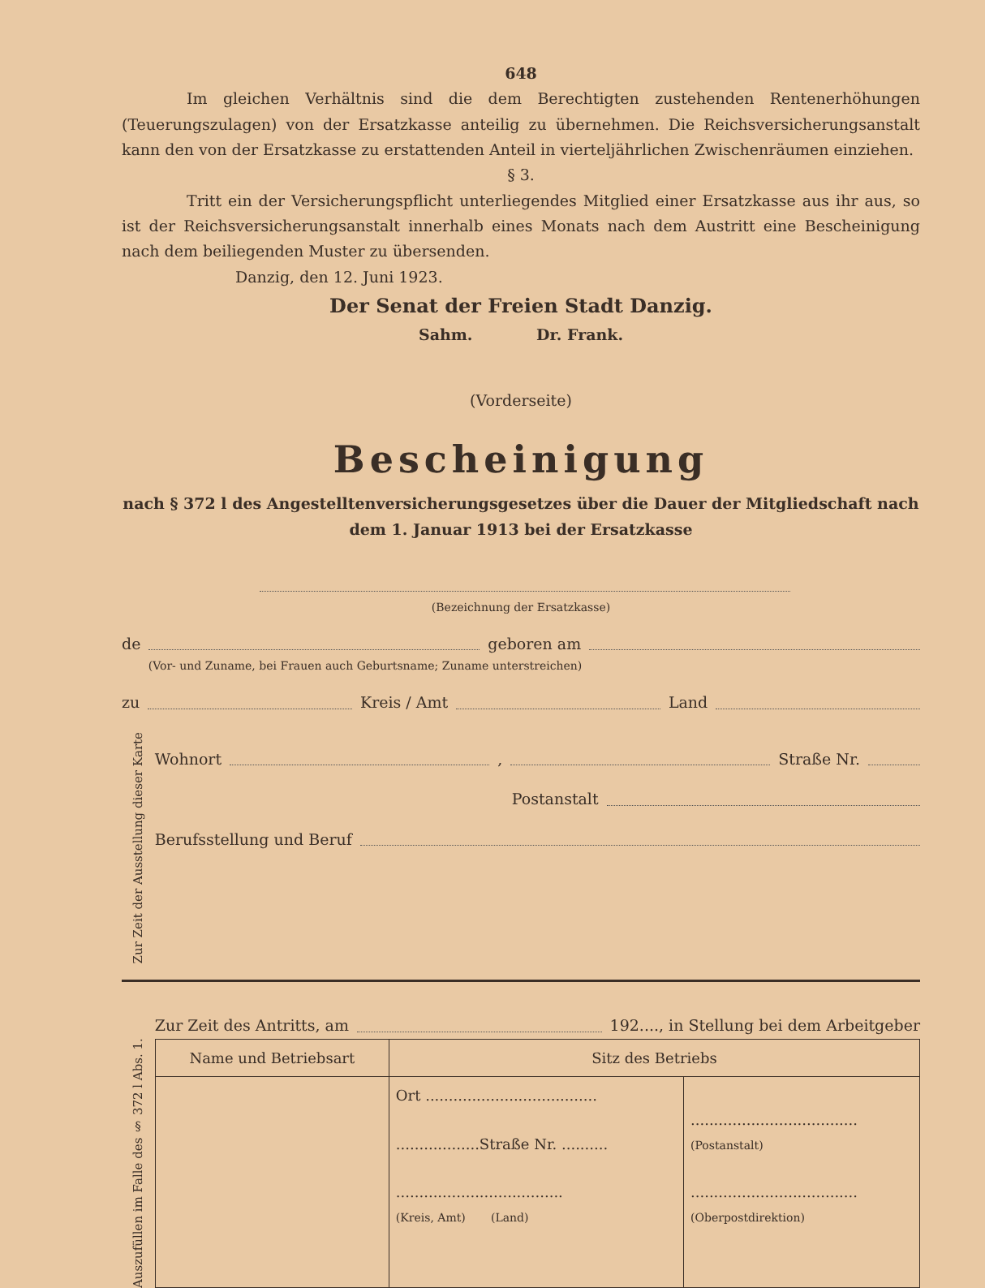648
Im gleichen Verhältnis sind die dem Berechtigten zustehenden Rentenerhöhungen (Teuerungszulagen) von der Ersatzkasse anteilig zu übernehmen. Die Reichsversicherungsanstalt kann den von der Ersatzkasse zu erstattenden Anteil in vierteljährlichen Zwischenräumen einziehen.
§ 3.
Tritt ein der Versicherungspflicht unterliegendes Mitglied einer Ersatzkasse aus ihr aus, so ist der Reichsversicherungsanstalt innerhalb eines Monats nach dem Austritt eine Bescheinigung nach dem beiliegenden Muster zu übersenden.
Danzig, den 12. Juni 1923.
Der Senat der Freien Stadt Danzig.
Sahm. Dr. Frank.
(Vorderseite)
Bescheinigung
nach § 372 l des Angestelltenversicherungsgesetzes über die Dauer der Mitgliedschaft nach dem 1. Januar 1913 bei der Ersatzkasse
(Bezeichnung der Ersatzkasse)
de geboren am
(Vor- und Zuname, bei Frauen auch Geburtsname; Zuname unterstreichen)
zu Kreis / Amt Land
Zur Zeit der Ausstellung dieser Karte
Wohnort , Straße Nr.
Postanstalt
Berufsstellung und Beruf
Auszufüllen im Falle des § 372 l Abs. 1.
Zur Zeit des Antritts, am 192...., in Stellung bei dem Arbeitgeber
| Name und Betriebsart | Sitz des Betriebs | |
| --- | --- | --- |
| | Ort ..................................... ..................Straße Nr. .......... .................................... (Kreis, Amt) (Land) | .................................... (Postanstalt) .................................... (Oberpostdirektion) |